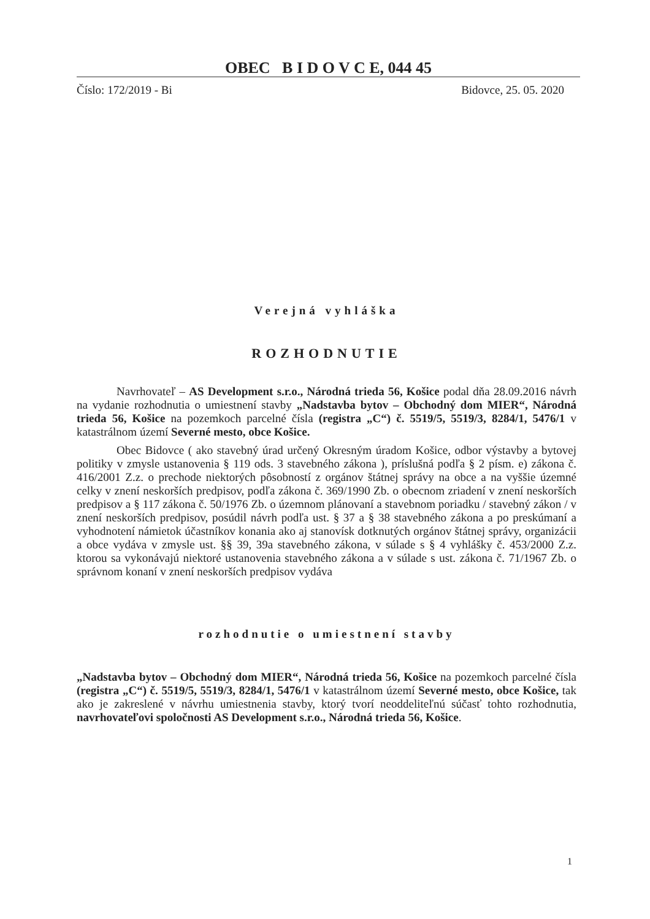OBEC B I D O V C E, 044 45
Číslo: 172/2019 - Bi Bidovce, 25. 05. 2020
Verejná vyhláška
ROZHODNUTIE
Navrhovateľ – AS Development s.r.o., Národná trieda 56, Košice podal dňa 28.09.2016 návrh na vydanie rozhodnutia o umiestnení stavby „Nadstavba bytov – Obchodný dom MIER“, Národná trieda 56, Košice na pozemkoch parcelné čísla (registra „C“) č. 5519/5, 5519/3, 8284/1, 5476/1 v katastrálnom území Severné mesto, obce Košice.
Obec Bidovce ( ako stavebný úrad určený Okresným úradom Košice, odbor výstavby a bytovej politiky v zmysle ustanovenia § 119 ods. 3 stavebného zákona ), príslušná podľa § 2 písm. e) zákona č. 416/2001 Z.z. o prechode niektorých pôsobností z orgánov štátnej správy na obce a na vyššie územné celky v znení neskorších predpisov, podľa zákona č. 369/1990 Zb. o obecnom zriadení v znení neskorších predpisov a § 117 zákona č. 50/1976 Zb. o územnom plánovaní a stavebnom poriadku / stavebný zákon / v znení neskorších predpisov, posúdil návrh podľa ust. § 37 a § 38 stavebného zákona a po preskúmaní a vyhodnotení námietok účastníkov konania ako aj stanovísk dotknutých orgánov štátnej správy, organizácii a obce vydáva v zmysle ust. §§ 39, 39a stavebného zákona, v súlade s § 4 vyhlášky č. 453/2000 Z.z. ktorou sa vykonávajú niektoré ustanovenia stavebného zákona a v súlade s ust. zákona č. 71/1967 Zb. o správnom konaní v znení neskorších predpisov vydáva
rozhodnutie o umiestnení stavby
„Nadstavba bytov – Obchodný dom MIER“, Národná trieda 56, Košice na pozemkoch parcelné čísla (registra „C“) č. 5519/5, 5519/3, 8284/1, 5476/1 v katastrálnom území Severné mesto, obce Košice, tak ako je zakreslené v návrhu umiestnenia stavby, ktorý tvorí neoddeliteľnú súčasť tohto rozhodnutia, navrhovateľovi spoločnosti AS Development s.r.o., Národná trieda 56, Košice.
1